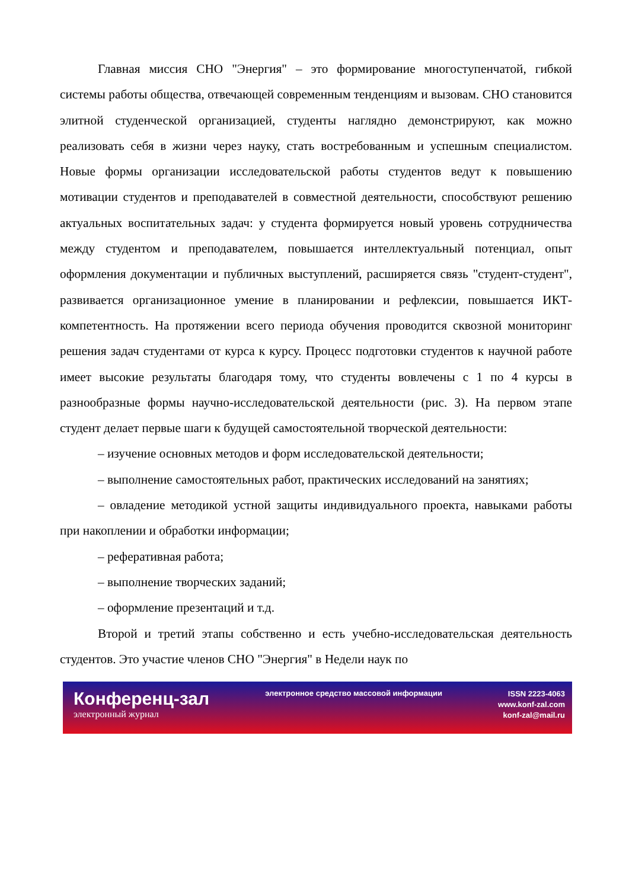Главная миссия СНО "Энергия" – это формирование многоступенчатой, гибкой системы работы общества, отвечающей современным тенденциям и вызовам. СНО становится элитной студенческой организацией, студенты наглядно демонстрируют, как можно реализовать себя в жизни через науку, стать востребованным и успешным специалистом. Новые формы организации исследовательской работы студентов ведут к повышению мотивации студентов и преподавателей в совместной деятельности, способствуют решению актуальных воспитательных задач: у студента формируется новый уровень сотрудничества между студентом и преподавателем, повышается интеллектуальный потенциал, опыт оформления документации и публичных выступлений, расширяется связь "студент-студент", развивается организационное умение в планировании и рефлексии, повышается ИКТ-компетентность. На протяжении всего периода обучения проводится сквозной мониторинг решения задач студентами от курса к курсу. Процесс подготовки студентов к научной работе имеет высокие результаты благодаря тому, что студенты вовлечены с 1 по 4 курсы в разнообразные формы научно-исследовательской деятельности (рис. 3). На первом этапе студент делает первые шаги к будущей самостоятельной творческой деятельности:
– изучение основных методов и форм исследовательской деятельности;
– выполнение самостоятельных работ, практических исследований на занятиях;
– овладение методикой устной защиты индивидуального проекта, навыками работы при накоплении и обработки информации;
– реферативная работа;
– выполнение творческих заданий;
– оформление презентаций и т.д.
Второй и третий этапы собственно и есть учебно-исследовательская деятельность студентов. Это участие членов СНО "Энергия" в Недели наук по
Конференц-зал
электронный журнал
электронное средство массовой информации
ISSN 2223-4063
www.konf-zal.com
konf-zal@mail.ru